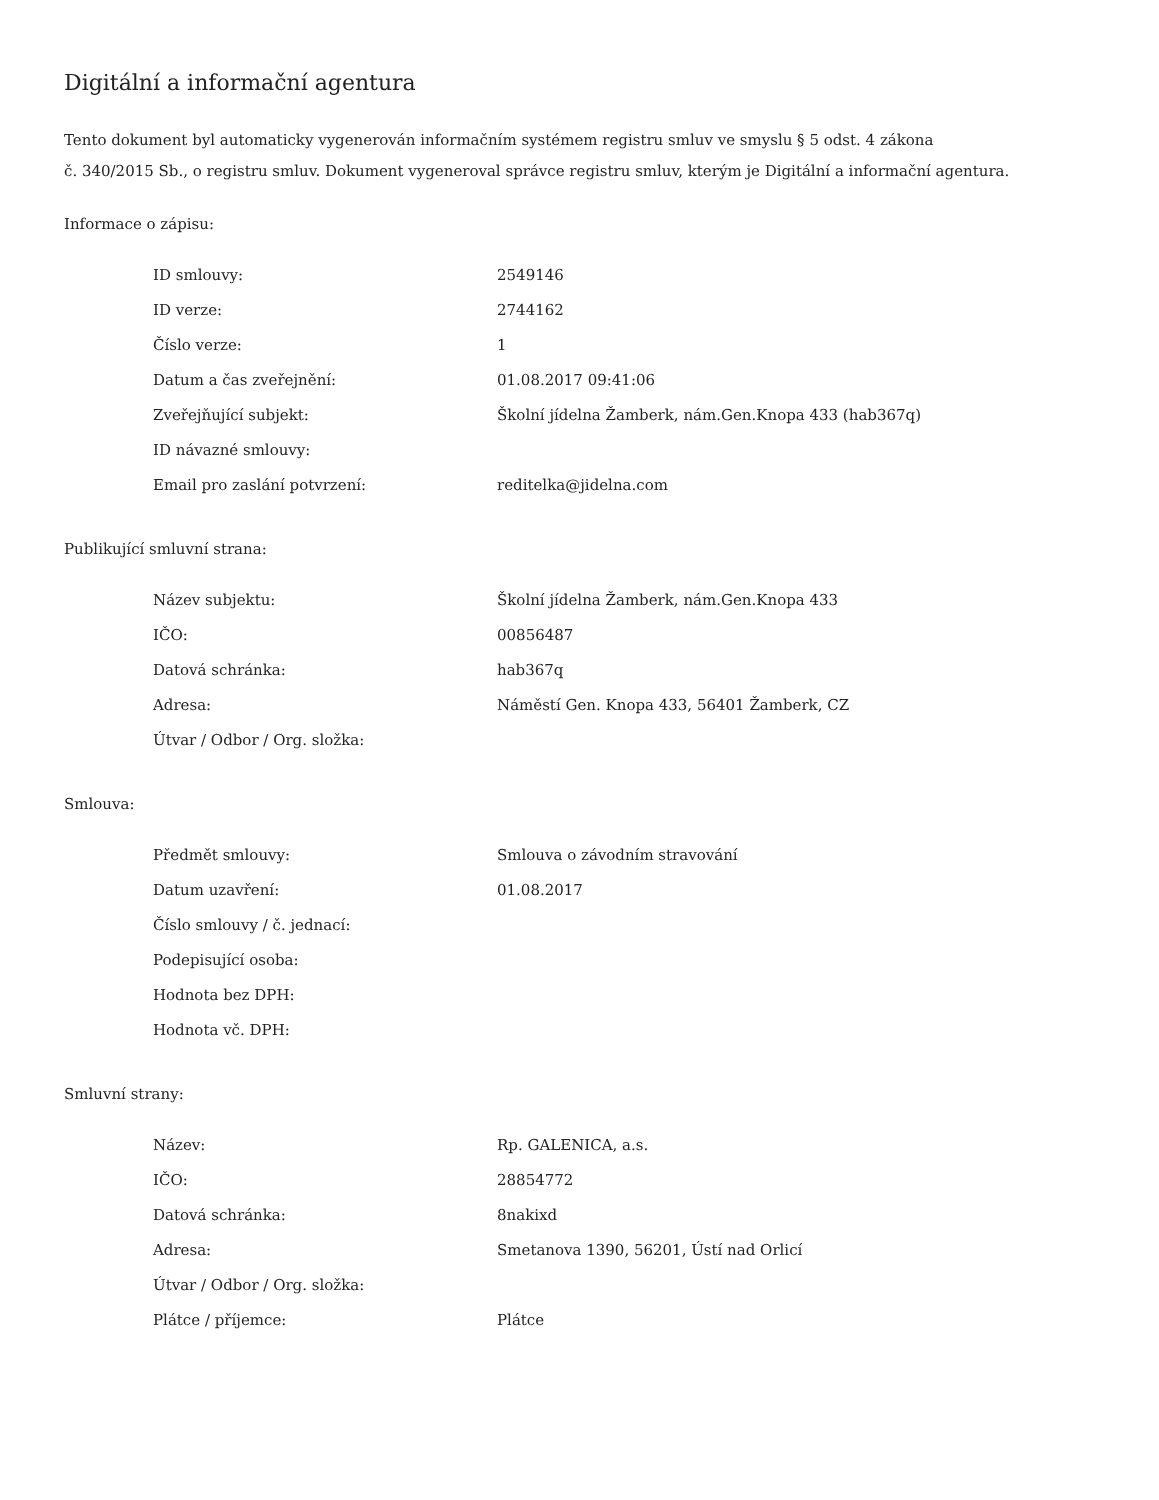Digitální a informační agentura
Tento dokument byl automaticky vygenerován informačním systémem registru smluv ve smyslu § 5 odst. 4 zákona
č. 340/2015 Sb., o registru smluv. Dokument vygeneroval správce registru smluv, kterým je Digitální a informační agentura.
Informace o zápisu:
| ID smlouvy: | 2549146 |
| ID verze: | 2744162 |
| Číslo verze: | 1 |
| Datum a čas zveřejnění: | 01.08.2017 09:41:06 |
| Zveřejňující subjekt: | Školní jídelna Žamberk, nám.Gen.Knopa 433 (hab367q) |
| ID návazné smlouvy: | |
| Email pro zaslání potvrzení: | reditelka@jidelna.com |
Publikující smluvní strana:
| Název subjektu: | Školní jídelna Žamberk, nám.Gen.Knopa 433 |
| IČO: | 00856487 |
| Datová schránka: | hab367q |
| Adresa: | Náměstí Gen. Knopa 433, 56401 Žamberk, CZ |
| Útvar / Odbor / Org. složka: | |
Smlouva:
| Předmět smlouvy: | Smlouva o závodním stravování |
| Datum uzavření: | 01.08.2017 |
| Číslo smlouvy / č. jednací: | |
| Podepisující osoba: | |
| Hodnota bez DPH: | |
| Hodnota vč. DPH: | |
Smluvní strany:
| Název: | Rp. GALENICA, a.s. |
| IČO: | 28854772 |
| Datová schránka: | 8nakixd |
| Adresa: | Smetanova 1390, 56201, Ústí nad Orlicí |
| Útvar / Odbor / Org. složka: | |
| Plátce / příjemce: | Plátce |